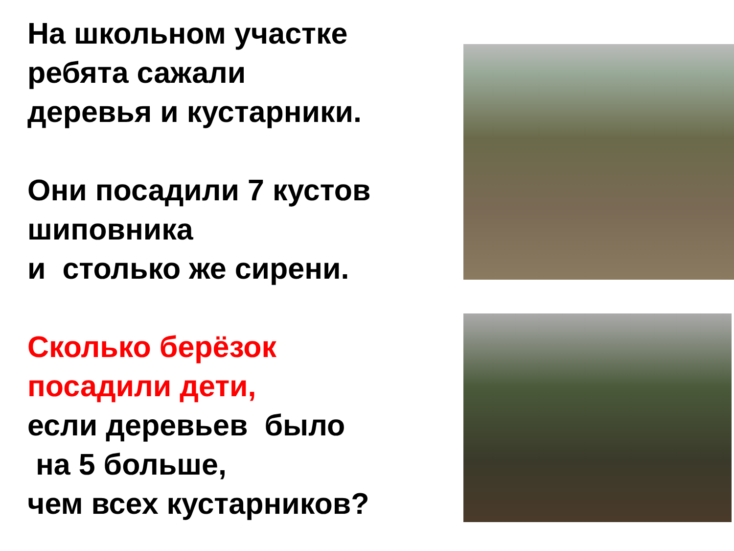На школьном участке
ребята сажали
деревья и кустарники.
Они посадили 7 кустов
шиповника
и столько же сирени.
Сколько берёзок
посадили дети,
если деревьев было
на 5 больше,
чем всех кустарников?